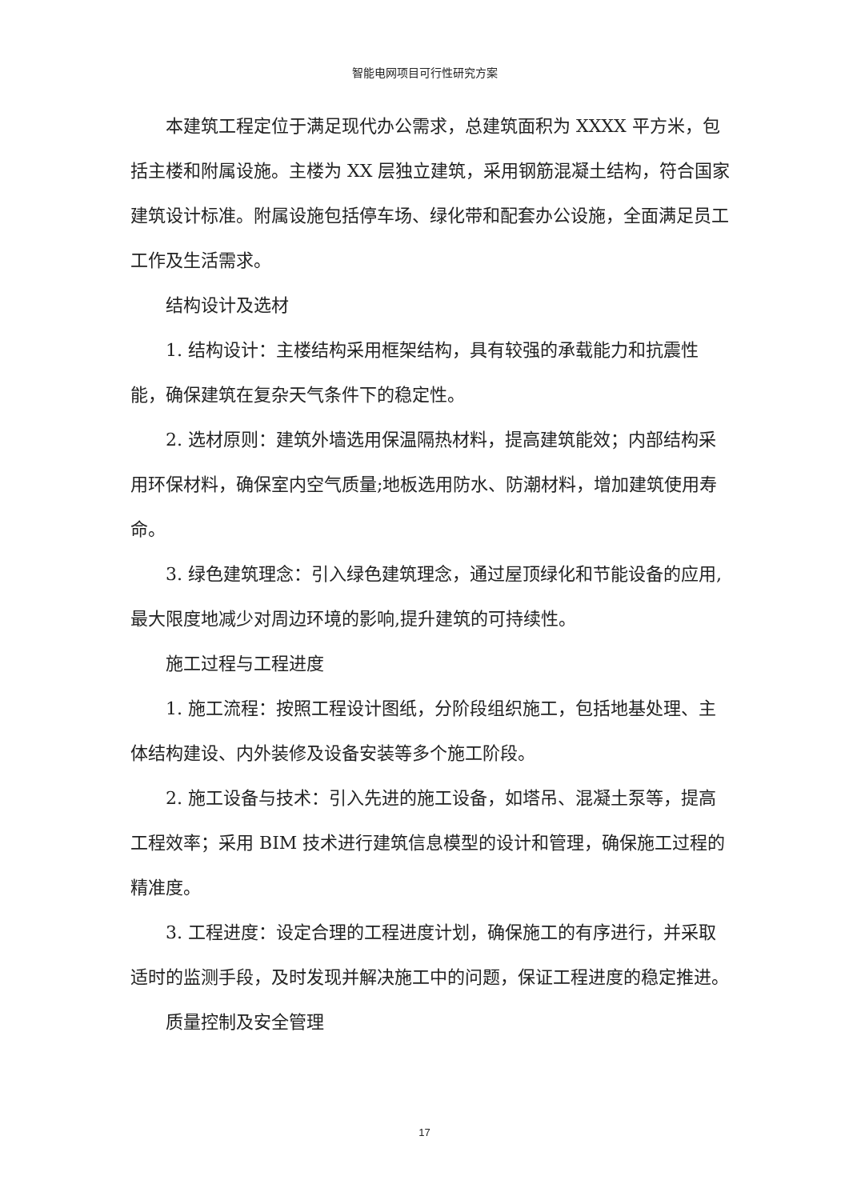智能电网项目可行性研究方案
本建筑工程定位于满足现代办公需求，总建筑面积为 XXXX 平方米，包括主楼和附属设施。主楼为 XX 层独立建筑，采用钢筋混凝土结构，符合国家建筑设计标准。附属设施包括停车场、绿化带和配套办公设施，全面满足员工工作及生活需求。
结构设计及选材
1. 结构设计：主楼结构采用框架结构，具有较强的承载能力和抗震性能，确保建筑在复杂天气条件下的稳定性。
2. 选材原则：建筑外墙选用保温隔热材料，提高建筑能效；内部结构采用环保材料，确保室内空气质量;地板选用防水、防潮材料，增加建筑使用寿命。
3. 绿色建筑理念：引入绿色建筑理念，通过屋顶绿化和节能设备的应用,最大限度地减少对周边环境的影响,提升建筑的可持续性。
施工过程与工程进度
1. 施工流程：按照工程设计图纸，分阶段组织施工，包括地基处理、主体结构建设、内外装修及设备安装等多个施工阶段。
2. 施工设备与技术：引入先进的施工设备，如塔吊、混凝土泵等，提高工程效率；采用 BIM 技术进行建筑信息模型的设计和管理，确保施工过程的精准度。
3. 工程进度：设定合理的工程进度计划，确保施工的有序进行，并采取适时的监测手段，及时发现并解决施工中的问题，保证工程进度的稳定推进。
质量控制及安全管理
17